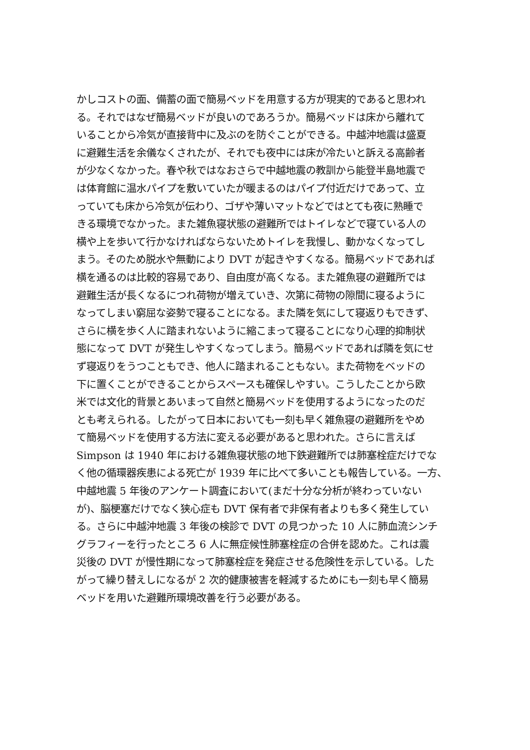かしコストの面、備蓄の面で簡易ベッドを用意する方が現実的であると思われ
る。それではなぜ簡易ベッドが良いのであろうか。簡易ベッドは床から離れて
いることから冷気が直接背中に及ぶのを防ぐことができる。中越沖地震は盛夏
に避難生活を余儀なくされたが、それでも夜中には床が冷たいと訴える高齢者
が少なくなかった。春や秋ではなおさらで中越地震の教訓から能登半島地震で
は体育館に温水パイプを敷いていたが暖まるのはパイプ付近だけであって、立
っていても床から冷気が伝わり、ゴザや薄いマットなどではとても夜に熟睡で
きる環境でなかった。また雑魚寝状態の避難所ではトイレなどで寝ている人の
横や上を歩いて行かなければならないためトイレを我慢し、動かなくなってし
まう。そのため脱水や無動により DVT が起きやすくなる。簡易ベッドであれば
横を通るのは比較的容易であり、自由度が高くなる。また雑魚寝の避難所では
避難生活が長くなるにつれ荷物が増えていき、次第に荷物の隙間に寝るように
なってしまい窮屈な姿勢で寝ることになる。また隣を気にして寝返りもできず、
さらに横を歩く人に踏まれないように縮こまって寝ることになり心理的抑制状
態になって DVT が発生しやすくなってしまう。簡易ベッドであれば隣を気にせ
ず寝返りをうつこともでき、他人に踏まれることもない。また荷物をベッドの
下に置くことができることからスペースも確保しやすい。こうしたことから欧
米では文化的背景とあいまって自然と簡易ベッドを使用するようになったのだ
とも考えられる。したがって日本においても一刻も早く雑魚寝の避難所をやめ
て簡易ベッドを使用する方法に変える必要があると思われた。さらに言えば
Simpson は 1940 年における雑魚寝状態の地下鉄避難所では肺塞栓症だけでな
く他の循環器疾患による死亡が 1939 年に比べて多いことも報告している。一方、
中越地震 5 年後のアンケート調査において(まだ十分な分析が終わっていない
が)、脳梗塞だけでなく狭心症も DVT 保有者で非保有者よりも多く発生してい
る。さらに中越沖地震 3 年後の検診で DVT の見つかった 10 人に肺血流シンチ
グラフィーを行ったところ 6 人に無症候性肺塞栓症の合併を認めた。これは震
災後の DVT が慢性期になって肺塞栓症を発症させる危険性を示している。した
がって繰り替えしになるが 2 次的健康被害を軽減するためにも一刻も早く簡易
ベッドを用いた避難所環境改善を行う必要がある。